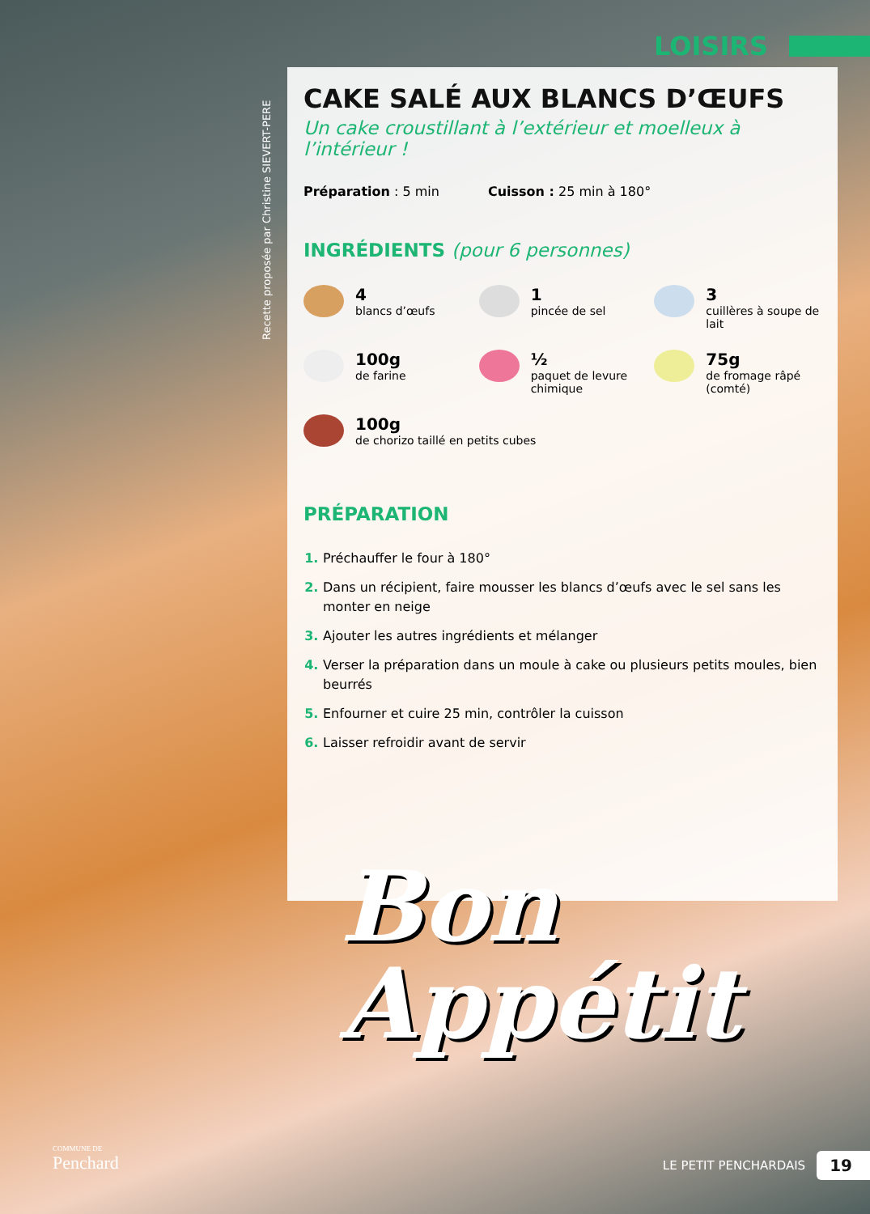LOISIRS
Recette proposée par Christine SIEVERT-PERE
CAKE SALÉ AUX BLANCS D’ŒUFS
Un cake croustillant à l’extérieur et moelleux à l’intérieur !
Préparation : 5 min Cuisson : 25 min à 180°
INGRÉDIENTS (pour 6 personnes)
4
blancs d’œufs
1
pincée de sel
3
cuillères à soupe de lait
100g
de farine
½
paquet de levure chimique
75g
de fromage râpé (comté)
100g
de chorizo taillé en petits cubes
PRÉPARATION
Préchauffer le four à 180°
Dans un récipient, faire mousser les blancs d’œufs avec le sel sans les monter en neige
Ajouter les autres ingrédients et mélanger
Verser la préparation dans un moule à cake ou plusieurs petits moules, bien beurrés
Enfourner et cuire 25 min, contrôler la cuisson
Laisser refroidir avant de servir
Bon
Appétit
COMMUNE DE
Penchard
LE PETIT PENCHARDAIS 19